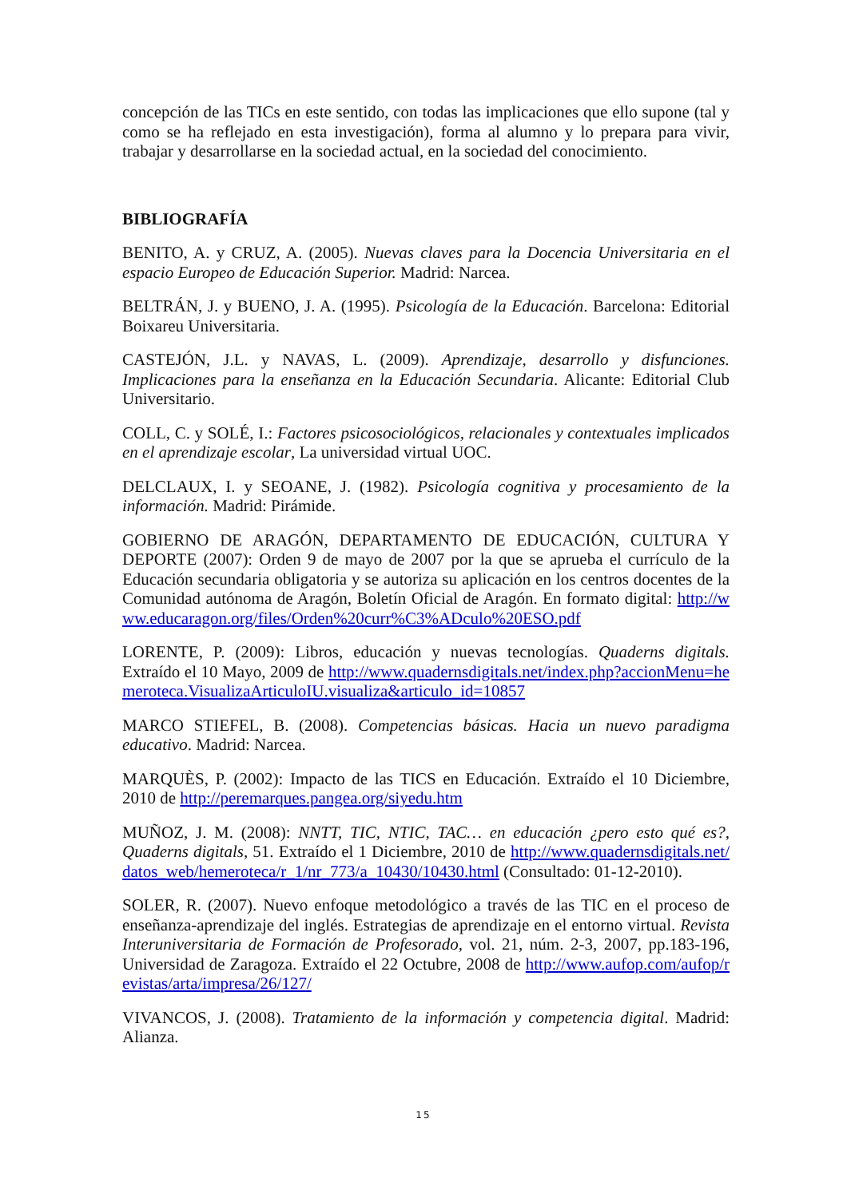concepción de las TICs en este sentido, con todas las implicaciones que ello supone (tal y como se ha reflejado en esta investigación), forma al alumno y lo prepara para vivir, trabajar y desarrollarse en la sociedad actual, en la sociedad del conocimiento.
BIBLIOGRAFÍA
BENITO, A. y CRUZ, A. (2005). Nuevas claves para la Docencia Universitaria en el espacio Europeo de Educación Superior. Madrid: Narcea.
BELTRÁN, J. y BUENO, J. A. (1995). Psicología de la Educación. Barcelona: Editorial Boixareu Universitaria.
CASTEJÓN, J.L. y NAVAS, L. (2009). Aprendizaje, desarrollo y disfunciones. Implicaciones para la enseñanza en la Educación Secundaria. Alicante: Editorial Club Universitario.
COLL, C. y SOLÉ, I.: Factores psicosociológicos, relacionales y contextuales implicados en el aprendizaje escolar, La universidad virtual UOC.
DELCLAUX, I. y SEOANE, J. (1982). Psicología cognitiva y procesamiento de la información. Madrid: Pirámide.
GOBIERNO DE ARAGÓN, DEPARTAMENTO DE EDUCACIÓN, CULTURA Y DEPORTE (2007): Orden 9 de mayo de 2007 por la que se aprueba el currículo de la Educación secundaria obligatoria y se autoriza su aplicación en los centros docentes de la Comunidad autónoma de Aragón, Boletín Oficial de Aragón. En formato digital: http://www.educaragon.org/files/Orden%20curr%C3%ADculo%20ESO.pdf
LORENTE, P. (2009): Libros, educación y nuevas tecnologías. Quaderns digitals. Extraído el 10 Mayo, 2009 de http://www.quadernsdigitals.net/index.php?accionMenu=hemeroteca.VisualizaArticuloIU.visualiza&articulo_id=10857
MARCO STIEFEL, B. (2008). Competencias básicas. Hacia un nuevo paradigma educativo. Madrid: Narcea.
MARQUÈS, P. (2002): Impacto de las TICS en Educación. Extraído el 10 Diciembre, 2010 de http://peremarques.pangea.org/siyedu.htm
MUÑOZ, J. M. (2008): NNTT, TIC, NTIC, TAC… en educación ¿pero esto qué es?, Quaderns digitals, 51. Extraído el 1 Diciembre, 2010 de http://www.quadernsdigitals.net/datos_web/hemeroteca/r_1/nr_773/a_10430/10430.html (Consultado: 01-12-2010).
SOLER, R. (2007). Nuevo enfoque metodológico a través de las TIC en el proceso de enseñanza-aprendizaje del inglés. Estrategias de aprendizaje en el entorno virtual. Revista Interuniversitaria de Formación de Profesorado, vol. 21, núm. 2-3, 2007, pp.183-196, Universidad de Zaragoza. Extraído el 22 Octubre, 2008 de http://www.aufop.com/aufop/revistas/arta/impresa/26/127/
VIVANCOS, J. (2008). Tratamiento de la información y competencia digital. Madrid: Alianza.
15